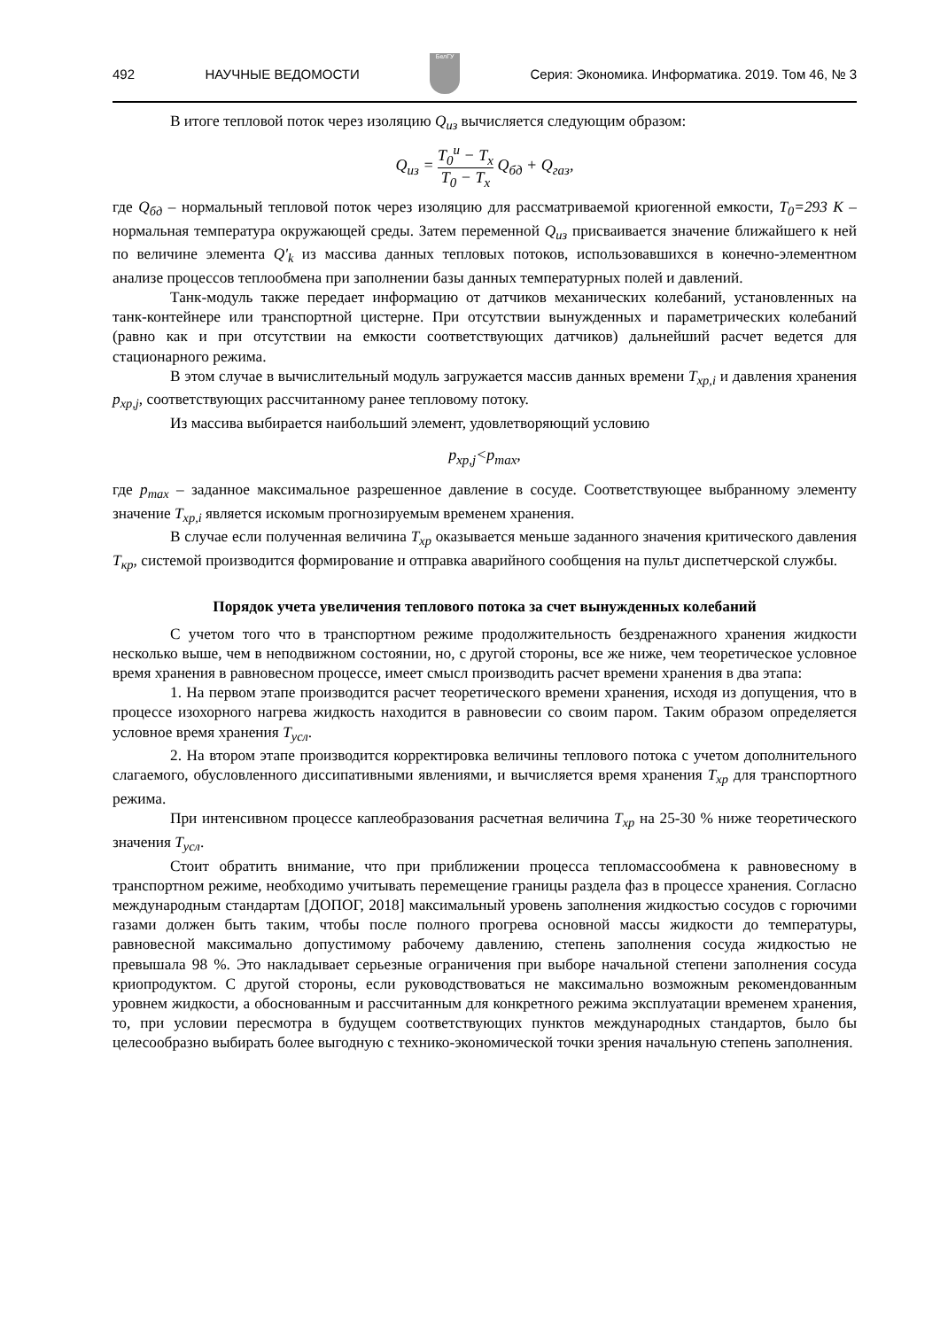492 НАУЧНЫЕ ВЕДОМОСТИ
БелГУ
Серия: Экономика. Информатика. 2019. Том 46, № 3
В итоге тепловой поток через изоляцию Q<sub>из</sub> вычисляется следующим образом:
Q<sub>из</sub> = T<sub>0</sub><sup>и</sup> − T<sub>x</sub> T<sub>0</sub> − T<sub>x</sub> Q<sub>бд</sub> + Q<sub>газ</sub>,
где Q<sub>бд</sub> – нормальный тепловой поток через изоляцию для рассматриваемой криогенной емкости, T<sub>0</sub>=293 K – нормальная температура окружающей среды. Затем переменной Q<sub>из</sub> присваивается значение ближайшего к ней по величине элемента Q'<sub>k</sub> из массива данных тепловых потоков, использовавшихся в конечно-элементном анализе процессов теплообмена при заполнении базы данных температурных полей и давлений.
Танк-модуль также передает информацию от датчиков механических колебаний, установленных на танк-контейнере или транспортной цистерне. При отсутствии вынужденных и параметрических колебаний (равно как и при отсутствии на емкости соответствующих датчиков) дальнейший расчет ведется для стационарного режима.
В этом случае в вычислительный модуль загружается массив данных времени T<sub>хр,i</sub> и давления хранения p<sub>хр,j</sub>, соответствующих рассчитанному ранее тепловому потоку.
Из массива выбирается наибольший элемент, удовлетворяющий условию
p<sub>хр,j</sub><p<sub>max</sub>,
где p<sub>max</sub> – заданное максимальное разрешенное давление в сосуде. Соответствующее выбранному элементу значение T<sub>хр,i</sub> является искомым прогнозируемым временем хранения.
В случае если полученная величина T<sub>хр</sub> оказывается меньше заданного значения критического давления T<sub>кр</sub>, системой производится формирование и отправка аварийного сообщения на пульт диспетчерской службы.
Порядок учета увеличения теплового потока за счет вынужденных колебаний
С учетом того что в транспортном режиме продолжительность бездренажного хранения жидкости несколько выше, чем в неподвижном состоянии, но, с другой стороны, все же ниже, чем теоретическое условное время хранения в равновесном процессе, имеет смысл производить расчет времени хранения в два этапа:
1. На первом этапе производится расчет теоретического времени хранения, исходя из допущения, что в процессе изохорного нагрева жидкость находится в равновесии со своим паром. Таким образом определяется условное время хранения T<sub>усл</sub>.
2. На втором этапе производится корректировка величины теплового потока с учетом дополнительного слагаемого, обусловленного диссипативными явлениями, и вычисляется время хранения T<sub>хр</sub> для транспортного режима.
При интенсивном процессе каплеобразования расчетная величина T<sub>хр</sub> на 25-30 % ниже теоретического значения T<sub>усл</sub>.
Стоит обратить внимание, что при приближении процесса тепломассообмена к равновесному в транспортном режиме, необходимо учитывать перемещение границы раздела фаз в процессе хранения. Согласно международным стандартам [ДОПОГ, 2018] максимальный уровень заполнения жидкостью сосудов с горючими газами должен быть таким, чтобы после полного прогрева основной массы жидкости до температуры, равновесной максимально допустимому рабочему давлению, степень заполнения сосуда жидкостью не превышала 98 %. Это накладывает серьезные ограничения при выборе начальной степени заполнения сосуда криопродуктом. С другой стороны, если руководствоваться не максимально возможным рекомендованным уровнем жидкости, а обоснованным и рассчитанным для конкретного режима эксплуатации временем хранения, то, при условии пересмотра в будущем соответствующих пунктов международных стандартов, было бы целесообразно выбирать более выгодную с технико-экономической точки зрения начальную степень заполнения.